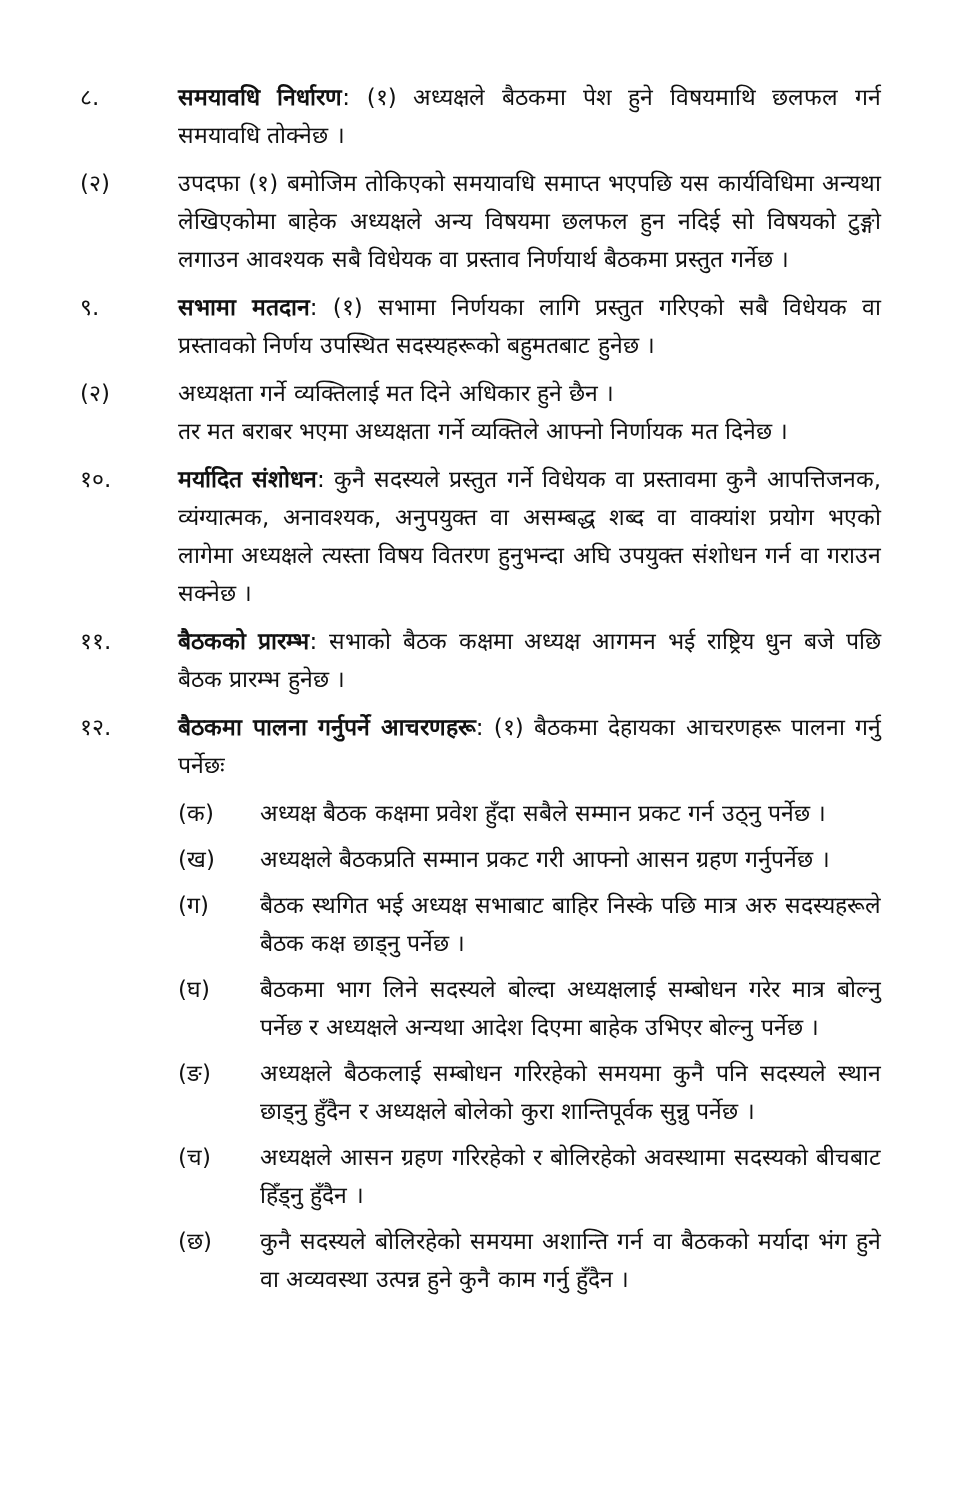८. समयावधि निर्धारण: (१) अध्यक्षले बैठकमा पेश हुने विषयमाथि छलफल गर्न समयावधि तोक्नेछ ।
(२) उपदफा (१) बमोजिम तोकिएको समयावधि समाप्त भएपछि यस कार्यविधिमा अन्यथा लेखिएकोमा बाहेक अध्यक्षले अन्य विषयमा छलफल हुन नदिई सो विषयको टुङ्गो लगाउन आवश्यक सबै विधेयक वा प्रस्ताव निर्णयार्थ बैठकमा प्रस्तुत गर्नेछ ।
९. सभामा मतदान: (१) सभामा निर्णयका लागि प्रस्तुत गरिएको सबै विधेयक वा प्रस्तावको निर्णय उपस्थित सदस्यहरूको बहुमतबाट हुनेछ ।
(२) अध्यक्षता गर्ने व्यक्तिलाई मत दिने अधिकार हुने छैन ।
तर मत बराबर भएमा अध्यक्षता गर्ने व्यक्तिले आफ्नो निर्णायक मत दिनेछ ।
१०. मर्यादित संशोधन: कुनै सदस्यले प्रस्तुत गर्ने विधेयक वा प्रस्तावमा कुनै आपत्तिजनक, व्यंग्यात्मक, अनावश्यक, अनुपयुक्त वा असम्बद्ध शब्द वा वाक्यांश प्रयोग भएको लागेमा अध्यक्षले त्यस्ता विषय वितरण हुनुभन्दा अघि उपयुक्त संशोधन गर्न वा गराउन सक्नेछ ।
११. बैठकको प्रारम्भ: सभाको बैठक कक्षमा अध्यक्ष आगमन भई राष्ट्रिय धुन बजे पछि बैठक प्रारम्भ हुनेछ ।
१२. बैठकमा पालना गर्नुपर्ने आचरणहरू: (१) बैठकमा देहायका आचरणहरू पालना गर्नु पर्नेछः
(क) अध्यक्ष बैठक कक्षमा प्रवेश हुँदा सबैले सम्मान प्रकट गर्न उठ्नु पर्नेछ ।
(ख) अध्यक्षले बैठकप्रति सम्मान प्रकट गरी आफ्नो आसन ग्रहण गर्नुपर्नेछ ।
(ग) बैठक स्थगित भई अध्यक्ष सभाबाट बाहिर निस्के पछि मात्र अरु सदस्यहरूले बैठक कक्ष छाड्नु पर्नेछ ।
(घ) बैठकमा भाग लिने सदस्यले बोल्दा अध्यक्षलाई सम्बोधन गरेर मात्र बोल्नु पर्नेछ र अध्यक्षले अन्यथा आदेश दिएमा बाहेक उभिएर बोल्नु पर्नेछ ।
(ङ) अध्यक्षले बैठकलाई सम्बोधन गरिरहेको समयमा कुनै पनि सदस्यले स्थान छाड्नु हुँदैन र अध्यक्षले बोलेको कुरा शान्तिपूर्वक सुन्नु पर्नेछ ।
(च) अध्यक्षले आसन ग्रहण गरिरहेको र बोलिरहेको अवस्थामा सदस्यको बीचबाट हिँड्नु हुँदैन ।
(छ) कुनै सदस्यले बोलिरहेको समयमा अशान्ति गर्न वा बैठकको मर्यादा भंग हुने वा अव्यवस्था उत्पन्न हुने कुनै काम गर्नु हुँदैन ।